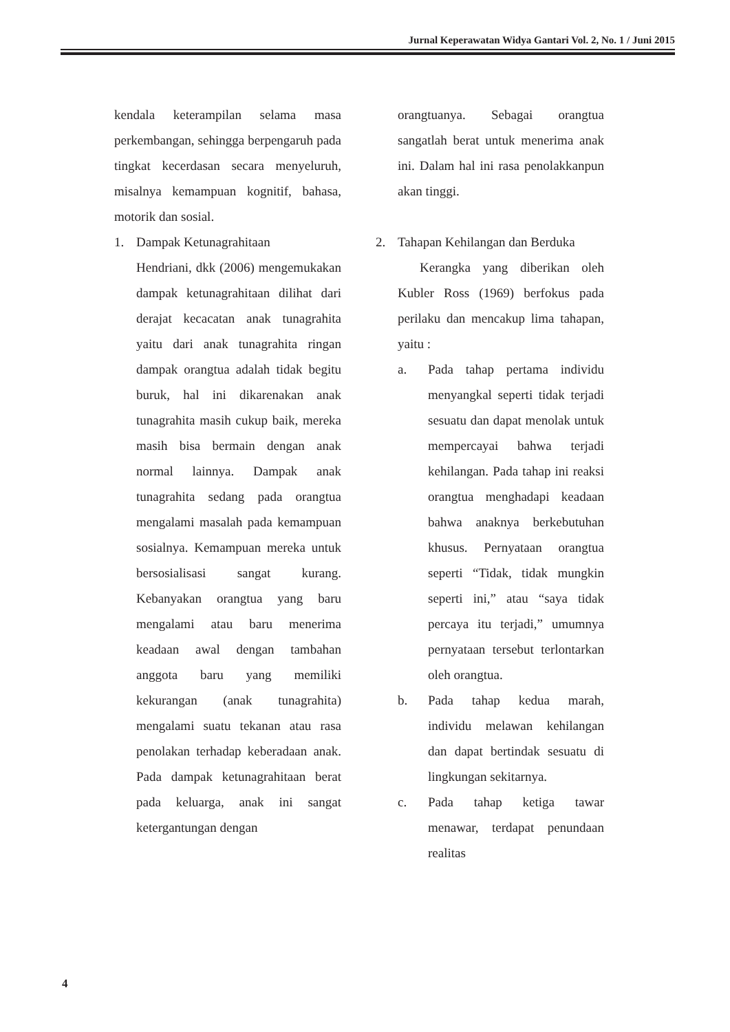Jurnal Keperawatan Widya Gantari Vol. 2, No. 1 / Juni 2015
kendala keterampilan selama masa perkembangan, sehingga berpengaruh pada tingkat kecerdasan secara menyeluruh, misalnya kemampuan kognitif, bahasa, motorik dan sosial.
1. Dampak Ketunagrahitaan
Hendriani, dkk (2006) mengemukakan dampak ketunagrahitaan dilihat dari derajat kecacatan anak tunagrahita yaitu dari anak tunagrahita ringan dampak orangtua adalah tidak begitu buruk, hal ini dikarenakan anak tunagrahita masih cukup baik, mereka masih bisa bermain dengan anak normal lainnya. Dampak anak tunagrahita sedang pada orangtua mengalami masalah pada kemampuan sosialnya. Kemampuan mereka untuk bersosialisasi sangat kurang. Kebanyakan orangtua yang baru mengalami atau baru menerima keadaan awal dengan tambahan anggota baru yang memiliki kekurangan (anak tunagrahita) mengalami suatu tekanan atau rasa penolakan terhadap keberadaan anak. Pada dampak ketunagrahitaan berat pada keluarga, anak ini sangat ketergantungan dengan
orangtuanya. Sebagai orangtua sangatlah berat untuk menerima anak ini. Dalam hal ini rasa penolakkanpun akan tinggi.
2. Tahapan Kehilangan dan Berduka
Kerangka yang diberikan oleh Kubler Ross (1969) berfokus pada perilaku dan mencakup lima tahapan, yaitu :
a. Pada tahap pertama individu menyangkal seperti tidak terjadi sesuatu dan dapat menolak untuk mempercayai bahwa terjadi kehilangan. Pada tahap ini reaksi orangtua menghadapi keadaan bahwa anaknya berkebutuhan khusus. Pernyataan orangtua seperti “Tidak, tidak mungkin seperti ini,” atau “saya tidak percaya itu terjadi,” umumnya pernyataan tersebut terlontarkan oleh orangtua.
b. Pada tahap kedua marah, individu melawan kehilangan dan dapat bertindak sesuatu di lingkungan sekitarnya.
c. Pada tahap ketiga tawar menawar, terdapat penundaan realitas
4